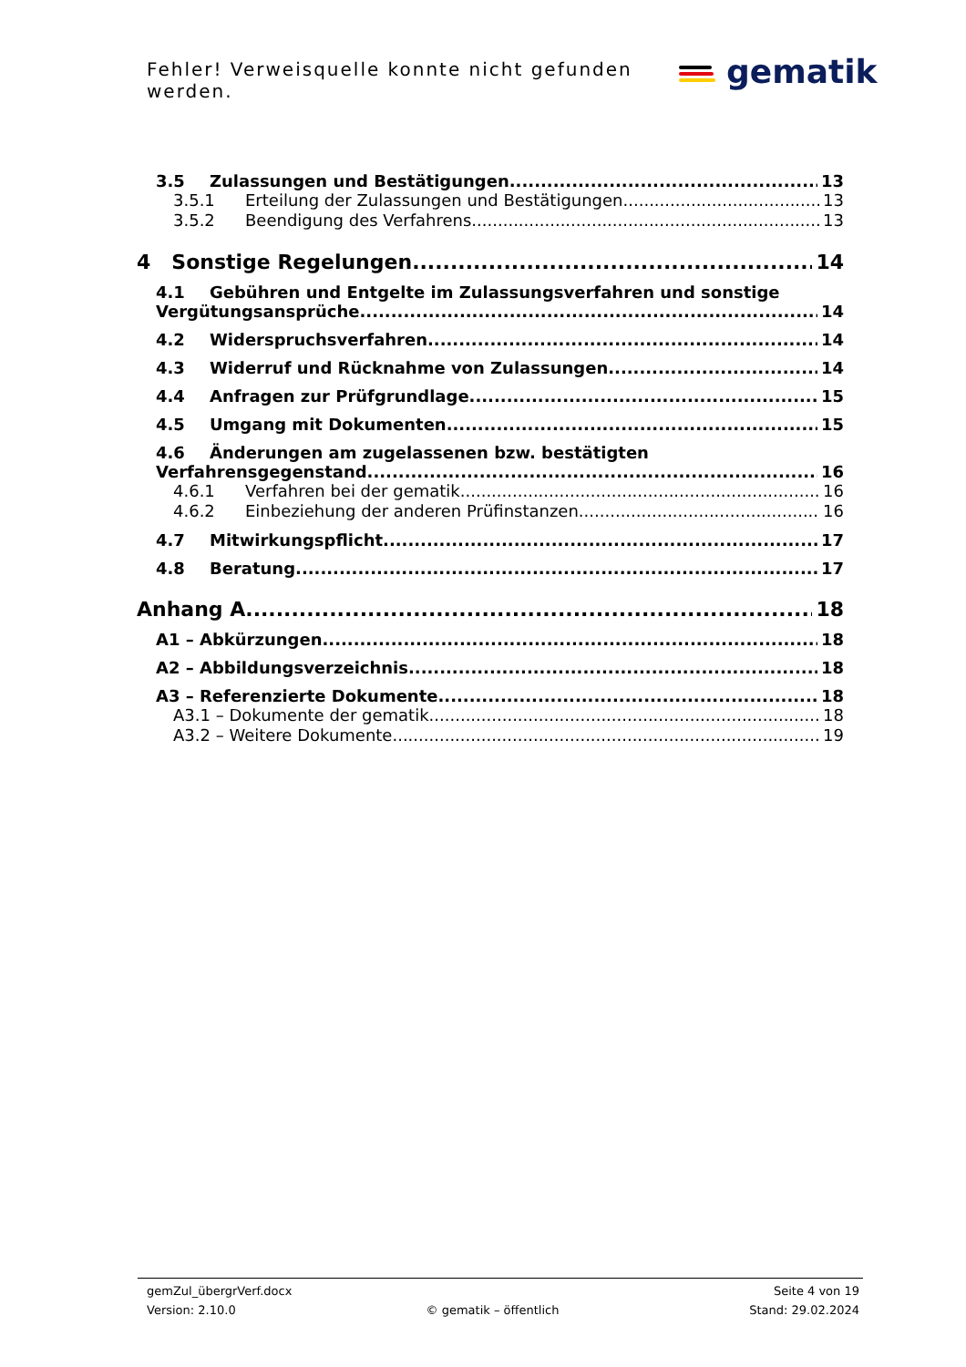Fehler! Verweisquelle konnte nicht gefunden werden.
gematik
3.5 Zulassungen und Bestätigungen 13
3.5.1 Erteilung der Zulassungen und Bestätigungen 13
3.5.2 Beendigung des Verfahrens 13
4 Sonstige Regelungen 14
4.1 Gebühren und Entgelte im Zulassungsverfahren und sonstige
Vergütungsansprüche 14
4.2 Widerspruchsverfahren 14
4.3 Widerruf und Rücknahme von Zulassungen 14
4.4 Anfragen zur Prüfgrundlage 15
4.5 Umgang mit Dokumenten 15
4.6 Änderungen am zugelassenen bzw. bestätigten
Verfahrensgegenstand 16
4.6.1 Verfahren bei der gematik 16
4.6.2 Einbeziehung der anderen Prüfinstanzen 16
4.7 Mitwirkungspflicht 17
4.8 Beratung 17
Anhang A 18
A1 – Abkürzungen 18
A2 – Abbildungsverzeichnis 18
A3 – Referenzierte Dokumente 18
A3.1 – Dokumente der gematik 18
A3.2 – Weitere Dokumente 19
gemZul_übergrVerf.docx Seite 4 von 19
Version: 2.10.0 © gematik – öffentlich Stand: 29.02.2024